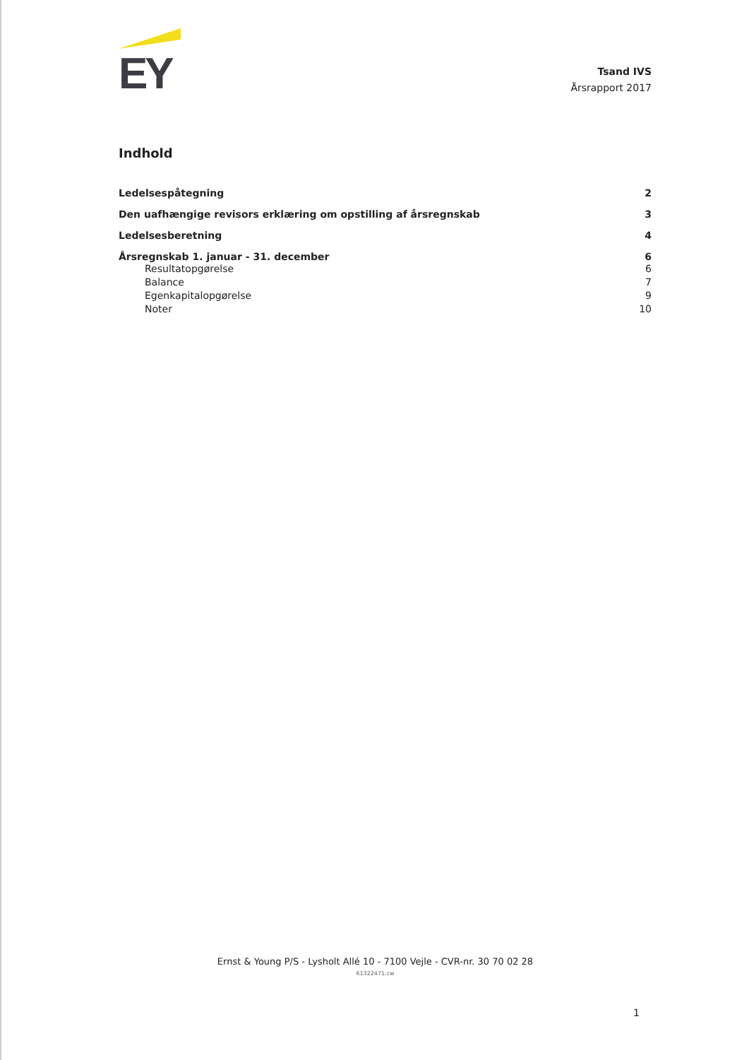EY
Tsand IVS
Årsrapport 2017
Indhold
Ledelsespåtegning 2
Den uafhængige revisors erklæring om opstilling af årsregnskab 3
Ledelsesberetning 4
Årsregnskab 1. januar - 31. december 6
Resultatopgørelse 6
Balance 7
Egenkapitalopgørelse 9
Noter 10
Ernst & Young P/S - Lysholt Allé 10 - 7100 Vejle - CVR-nr. 30 70 02 28
61322471.cw
1